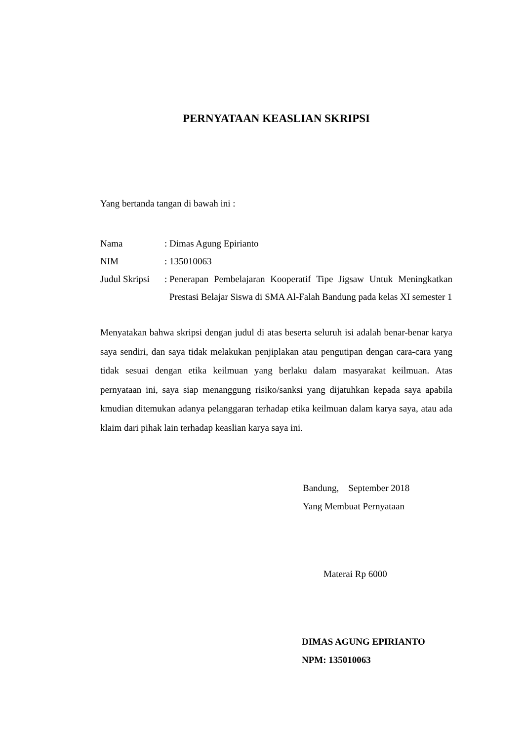PERNYATAAN KEASLIAN SKRIPSI
Yang bertanda tangan di bawah ini :
| Nama | : | Dimas Agung Epirianto |
| NIM | : | 135010063 |
| Judul Skripsi | : | Penerapan Pembelajaran Kooperatif Tipe Jigsaw Untuk Meningkatkan Prestasi Belajar Siswa di SMA Al-Falah Bandung pada kelas XI semester 1 |
Menyatakan bahwa skripsi dengan judul di atas beserta seluruh isi adalah benar-benar karya saya sendiri, dan saya tidak melakukan penjiplakan atau pengutipan dengan cara-cara yang tidak sesuai dengan etika keilmuan yang berlaku dalam masyarakat keilmuan. Atas pernyataan ini, saya siap menanggung risiko/sanksi yang dijatuhkan kepada saya apabila kmudian ditemukan adanya pelanggaran terhadap etika keilmuan dalam karya saya, atau ada klaim dari pihak lain terhadap keaslian karya saya ini.
Bandung, September 2018
Yang Membuat Pernyataan
Materai Rp 6000
DIMAS AGUNG EPIRIANTO
NPM: 135010063